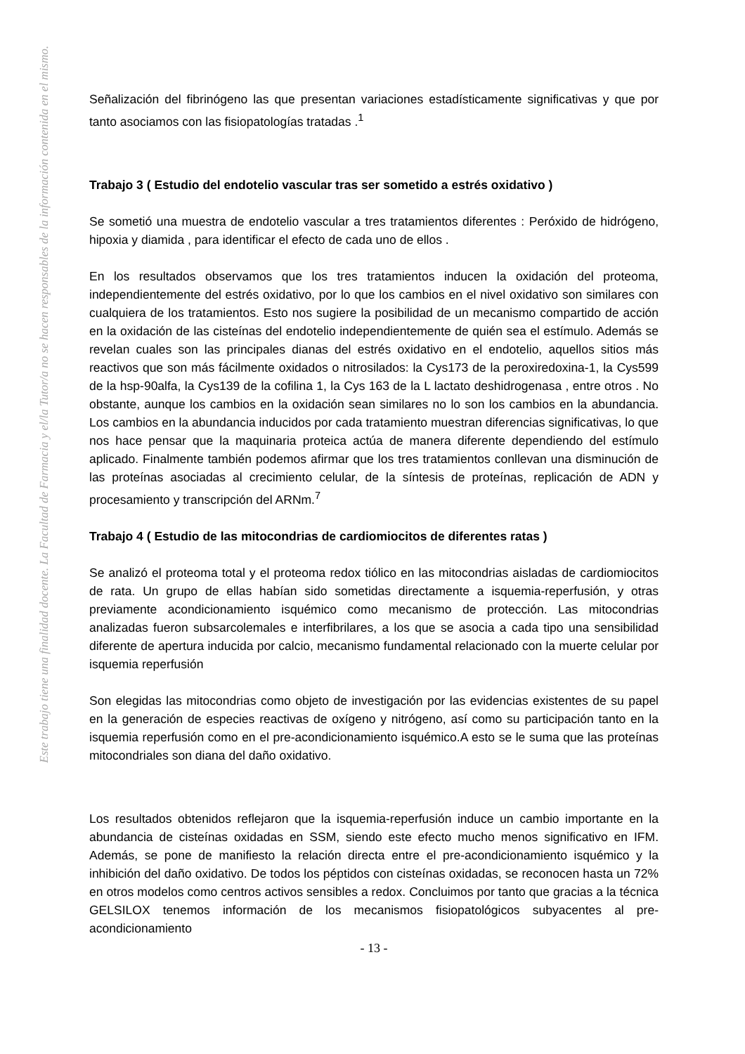Este trabajo tiene una finalidad docente. La Facultad de Farmacia y el/la Tutor/a no se hacen responsables de la información contenida en el mismo.
Señalización del fibrinógeno las que presentan variaciones estadísticamente significativas y que por tanto asociamos con las fisiopatologías tratadas .<sup>1</sup>
Trabajo 3 ( Estudio del endotelio vascular tras ser sometido a estrés oxidativo )
Se sometió una muestra de endotelio vascular a tres tratamientos diferentes : Peróxido de hidrógeno, hipoxia y diamida , para identificar el efecto de cada uno de ellos .
En los resultados observamos que los tres tratamientos inducen la oxidación del proteoma, independientemente del estrés oxidativo, por lo que los cambios en el nivel oxidativo son similares con cualquiera de los tratamientos. Esto nos sugiere la posibilidad de un mecanismo compartido de acción en la oxidación de las cisteínas del endotelio independientemente de quién sea el estímulo. Además se revelan cuales son las principales dianas del estrés oxidativo en el endotelio, aquellos sitios más reactivos que son más fácilmente oxidados o nitrosilados: la Cys173 de la peroxiredoxina-1, la Cys599 de la hsp-90alfa, la Cys139 de la cofilina 1, la Cys 163 de la L lactato deshidrogenasa , entre otros . No obstante, aunque los cambios en la oxidación sean similares no lo son los cambios en la abundancia. Los cambios en la abundancia inducidos por cada tratamiento muestran diferencias significativas, lo que nos hace pensar que la maquinaria proteica actúa de manera diferente dependiendo del estímulo aplicado. Finalmente también podemos afirmar que los tres tratamientos conllevan una disminución de las proteínas asociadas al crecimiento celular, de la síntesis de proteínas, replicación de ADN y procesamiento y transcripción del ARNm.<sup>7</sup>
Trabajo 4 ( Estudio de las mitocondrias de cardiomiocitos de diferentes ratas )
Se analizó el proteoma total y el proteoma redox tiólico en las mitocondrias aisladas de cardiomiocitos de rata. Un grupo de ellas habían sido sometidas directamente a isquemia-reperfusión, y otras previamente acondicionamiento isquémico como mecanismo de protección. Las mitocondrias analizadas fueron subsarcolemales e interfibrilares, a los que se asocia a cada tipo una sensibilidad diferente de apertura inducida por calcio, mecanismo fundamental relacionado con la muerte celular por isquemia reperfusión
Son elegidas las mitocondrias como objeto de investigación por las evidencias existentes de su papel en la generación de especies reactivas de oxígeno y nitrógeno, así como su participación tanto en la isquemia reperfusión como en el pre-acondicionamiento isquémico.A esto se le suma que las proteínas mitocondriales son diana del daño oxidativo.
Los resultados obtenidos reflejaron que la isquemia-reperfusión induce un cambio importante en la abundancia de cisteínas oxidadas en SSM, siendo este efecto mucho menos significativo en IFM. Además, se pone de manifiesto la relación directa entre el pre-acondicionamiento isquémico y la inhibición del daño oxidativo. De todos los péptidos con cisteínas oxidadas, se reconocen hasta un 72% en otros modelos como centros activos sensibles a redox. Concluimos por tanto que gracias a la técnica GELSILOX tenemos información de los mecanismos fisiopatológicos subyacentes al pre-acondicionamiento
- 13 -